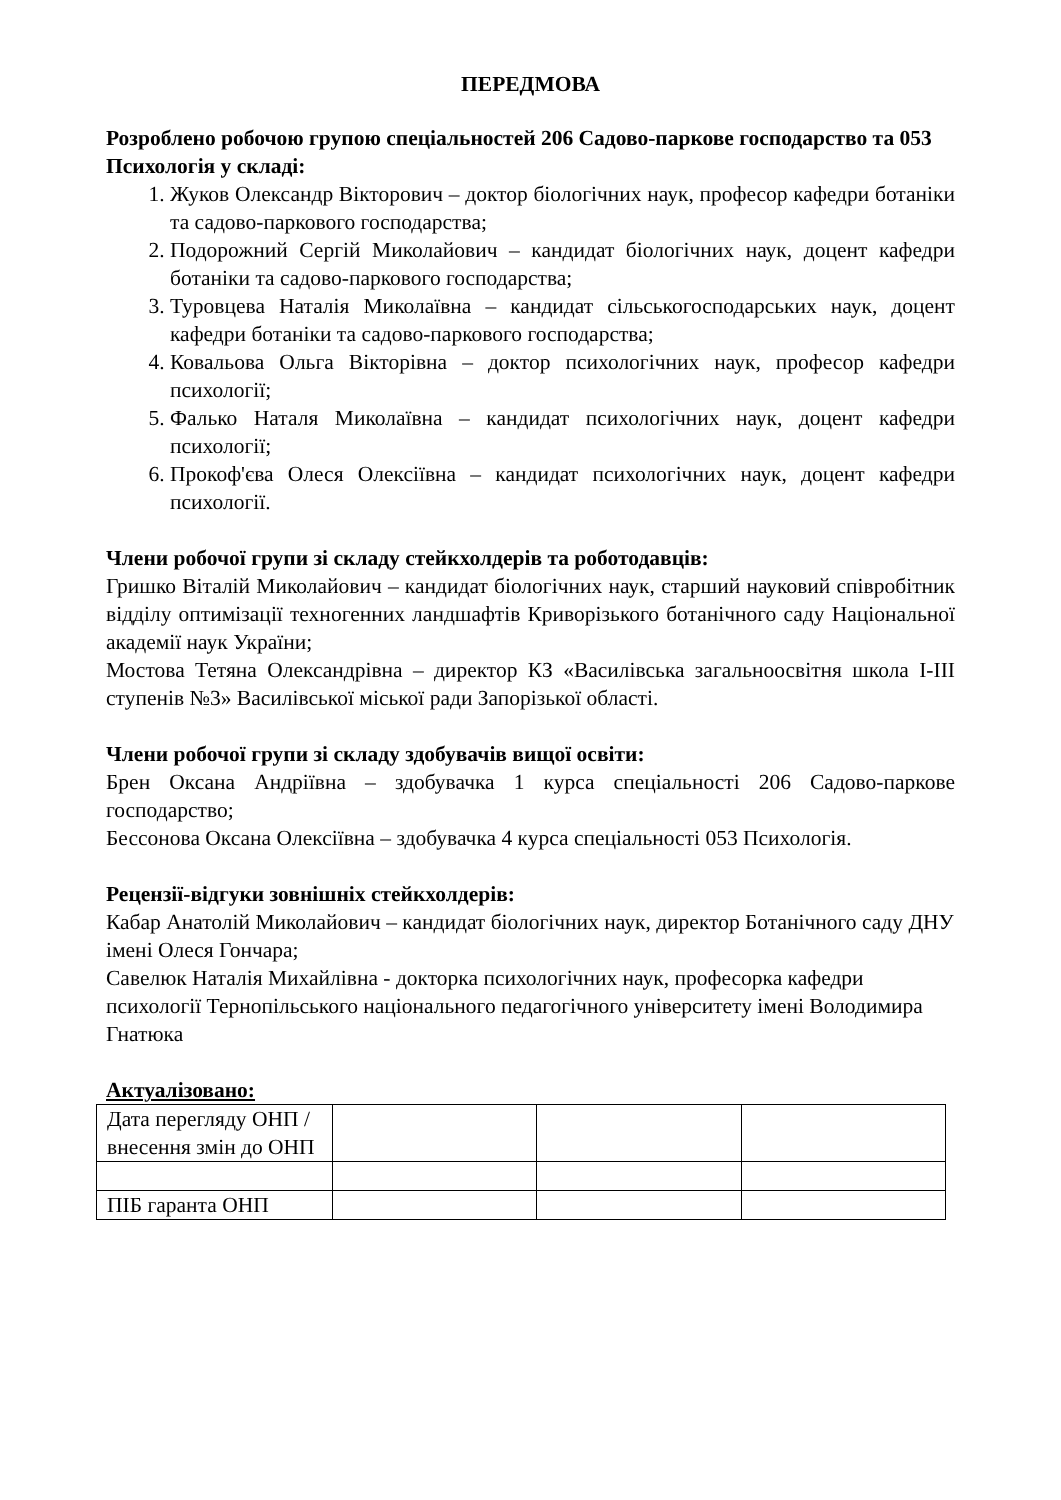ПЕРЕДМОВА
Розроблено робочою групою спеціальностей 206 Садово-паркове господарство та 053 Психологія у складі:
1. Жуков Олександр Вікторович – доктор біологічних наук, професор кафедри ботаніки та садово-паркового господарства;
2. Подорожний Сергій Миколайович – кандидат біологічних наук, доцент кафедри ботаніки та садово-паркового господарства;
3. Туровцева Наталія Миколаївна – кандидат сільськогосподарських наук, доцент кафедри ботаніки та садово-паркового господарства;
4. Ковальова Ольга Вікторівна – доктор психологічних наук, професор кафедри психології;
5. Фалько Наталя Миколаївна – кандидат психологічних наук, доцент кафедри психології;
6. Прокоф'єва Олеся Олексіївна – кандидат психологічних наук, доцент кафедри психології.
Члени робочої групи зі складу стейкхолдерів та роботодавців:
Гришко Віталій Миколайович – кандидат біологічних наук, старший науковий співробітник відділу оптимізації техногенних ландшафтів Криворізького ботанічного саду Національної академії наук України;
Мостова Тетяна Олександрівна – директор КЗ «Василівська загальноосвітня школа І-ІІІ ступенів №3» Василівської міської ради Запорізької області.
Члени робочої групи зі складу здобувачів вищої освіти:
Брен Оксана Андріївна – здобувачка 1 курса спеціальності 206 Садово-паркове господарство;
Бессонова Оксана Олексіївна – здобувачка 4 курса спеціальності 053 Психологія.
Рецензії-відгуки зовнішніх стейкхолдерів:
Кабар Анатолій Миколайович – кандидат біологічних наук, директор Ботанічного саду ДНУ імені Олеся Гончара;
Савелюк Наталія Михайлівна - докторка психологічних наук, професорка кафедри психології Тернопільського національного педагогічного університету імені Володимира Гнатюка
Актуалізовано:
| Дата перегляду ОНП / внесення змін до ОНП | | | |
| ПІБ гаранта ОНП | | | |